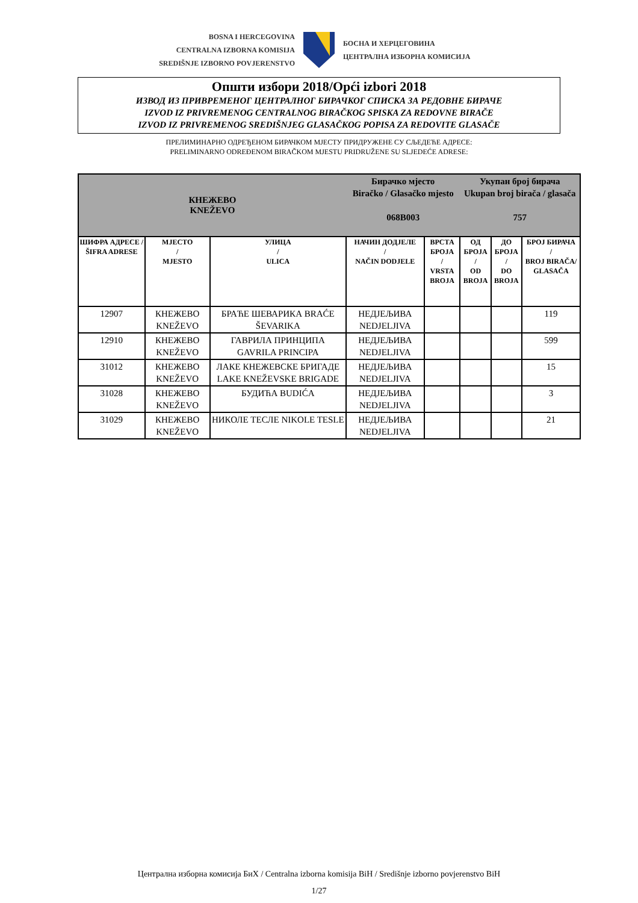BOSNA I HERCEGOVINA
CENTRALNA IZBORNA KOMISIJA
SREDIŠNJE IZBORNO POVJERENSTVO
БОСНА И ХЕРЦЕГОВИНА
ЦЕНТРАЛНА ИЗБОРНА КОМИСИЈА
Општи избори 2018/Opći izbori 2018
ИЗВОД ИЗ ПРИВРЕМЕНОГ ЦЕНТРАЛНОГ БИРАЧКОГ СПИСКА ЗА РЕДОВНЕ БИРАЧЕ
IZVOD IZ PRIVREMENOG CENTRALNOG BIRAČKOG SPISKA ZA REDOVNE BIRAČE
IZVOD IZ PRIVREMENOG SREDIŠNJEG GLASAČKOG POPISA ZA REDOVITE GLASAČE
ПРЕЛИМИНАРНО ОДРЕЂЕНОМ БИРАЧКОМ МЈЕСТУ ПРИДРУЖЕНЕ СУ СЉЕДЕЋЕ АДРЕСЕ:
PRELIMINARNO ODREĐENOM BIRAČKOM MJESTU PRIDRUŽENE SU SLJEDEĆE ADRESE:
| КНЕЖЕВО KNEŽEVO | | | Бирачко мјесто Biračko / Glasačko mjesto 068B003 | | Укупан број бирача Ukupan broj birača / glasača 757 | | |
| ШИФРА АДРЕСЕ / ŠIFRA ADRESE | МЈЕСТО / MJESTO | УЛИЦА / ULICA | НАЧИН ДОДЈЕЛЕ / NAČIN DODJELE | ВРСТА БРОЈА / VRSTA BROJA | ОД БРОЈА / OD BROJA | ДО БРОЈА / DO BROJA | БРОЈ БИРАЧА / BROJ BIRAČA/ GLASAČA |
| 12907 | КНЕЖЕВО KNEŽEVO | БРАЋЕ ШЕВАРИКА BRAĆE ŠEVARIKA | НЕДЈЕЉИВА NEDJELJIVA | | | | 119 |
| 12910 | КНЕЖЕВО KNEŽEVO | ГАВРИЛА ПРИНЦИПА GAVRILA PRINCIPA | НЕДЈЕЉИВА NEDJELJIVA | | | | 599 |
| 31012 | КНЕЖЕВО KNEŽEVO | ЛАКЕ КНЕЖЕВСКЕ БРИГАДЕ LAKE KNEŽEVSKE BRIGADE | НЕДЈЕЉИВА NEDJELJIVA | | | | 15 |
| 31028 | КНЕЖЕВО KNEŽEVO | БУДИЋА BUDIĆA | НЕДЈЕЉИВА NEDJELJIVA | | | | 3 |
| 31029 | КНЕЖЕВО KNEŽEVO | НИКОЛЕ ТЕСЛЕ NIKOLE TESLE | НЕДЈЕЉИВА NEDJELJIVA | | | | 21 |
Централна изборна комисија БиХ / Centralna izborna komisija BiH / Središnje izborno povjerenstvo BiH
1/27